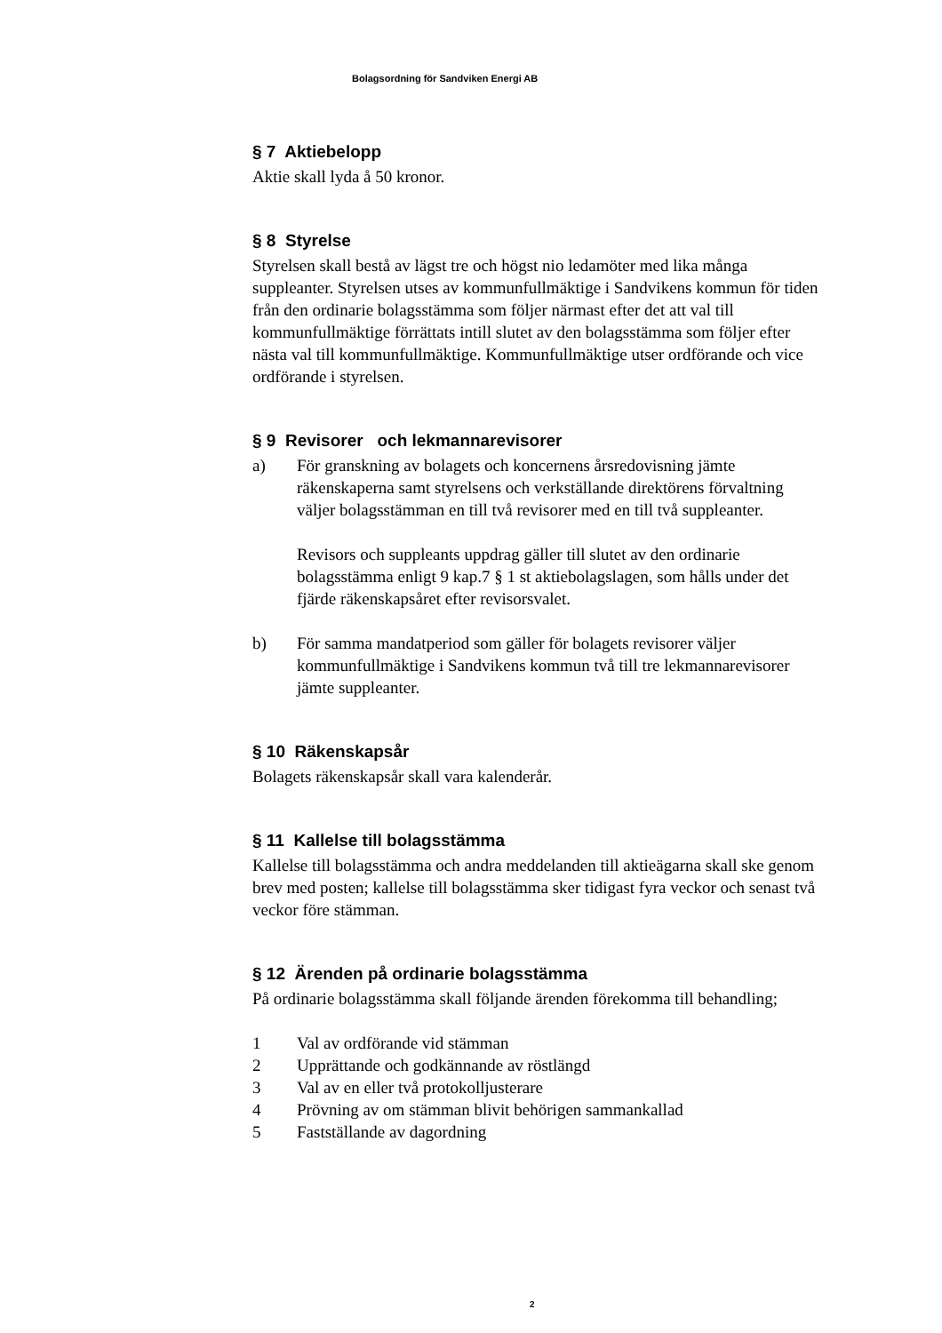Bolagsordning för Sandviken Energi AB
§ 7 Aktiebelopp
Aktie skall lyda å 50 kronor.
§ 8 Styrelse
Styrelsen skall bestå av lägst tre och högst nio ledamöter med lika många suppleanter. Styrelsen utses av kommunfullmäktige i Sandvikens kommun för tiden från den ordinarie bolagsstämma som följer närmast efter det att val till kommunfullmäktige förrättats intill slutet av den bolagsstämma som följer efter nästa val till kommunfullmäktige. Kommunfullmäktige utser ordförande och vice ordförande i styrelsen.
§ 9 Revisorer och lekmannarevisorer
a) För granskning av bolagets och koncernens årsredovisning jämte räkenskaperna samt styrelsens och verkställande direktörens förvaltning väljer bolagsstämman en till två revisorer med en till två suppleanter.
Revisors och suppleants uppdrag gäller till slutet av den ordinarie bolagsstämma enligt 9 kap.7 § 1 st aktiebolagslagen, som hålls under det fjärde räkenskapsåret efter revisorsvalet.
b) För samma mandatperiod som gäller för bolagets revisorer väljer kommunfullmäktige i Sandvikens kommun två till tre lekmannarevisorer jämte suppleanter.
§ 10 Räkenskapsår
Bolagets räkenskapsår skall vara kalenderår.
§ 11 Kallelse till bolagsstämma
Kallelse till bolagsstämma och andra meddelanden till aktieägarna skall ske genom brev med posten; kallelse till bolagsstämma sker tidigast fyra veckor och senast två veckor före stämman.
§ 12 Ärenden på ordinarie bolagsstämma
På ordinarie bolagsstämma skall följande ärenden förekomma till behandling;
1 Val av ordförande vid stämman
2 Upprättande och godkännande av röstlängd
3 Val av en eller två protokolljusterare
4 Prövning av om stämman blivit behörigen sammankallad
5 Fastställande av dagordning
2